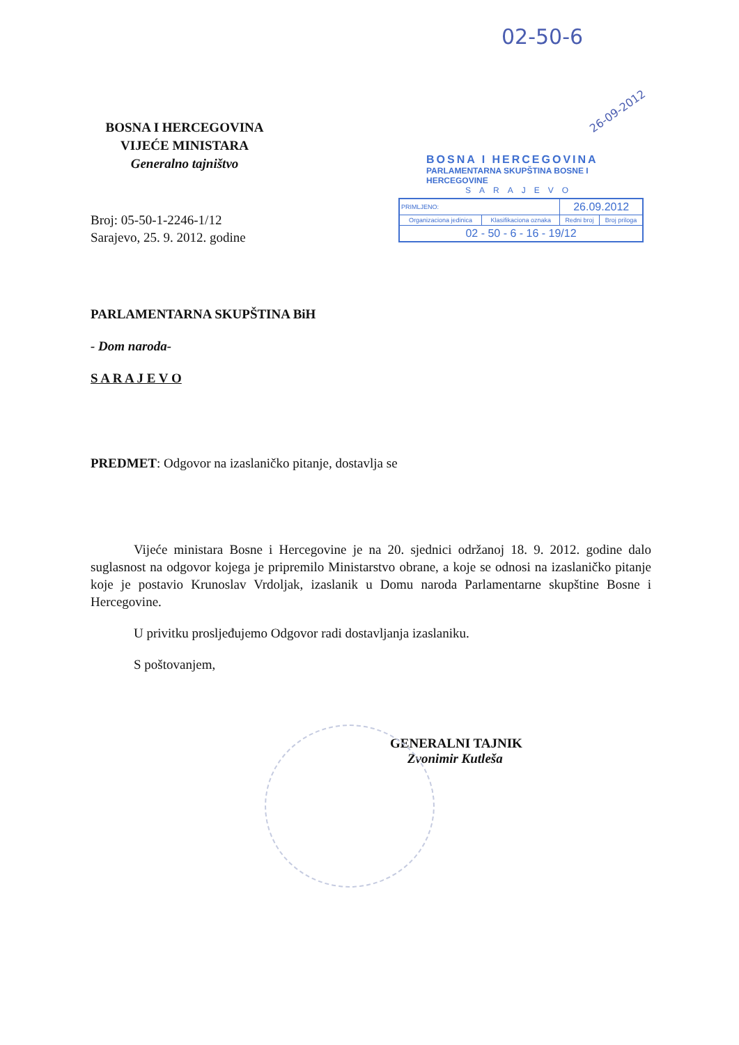02-50-6
26-09-2012
BOSNA I HERCEGOVINA
PARLAMENTARNA SKUPŠTINA BOSNE I HERCEGOVINE
SARAJEVO
| PRIMLJENO: | | 26.09.2012 | |
| Organizaciona jedinica | Klasifikaciona oznaka | Redni broj | Broj priloga |
| 02 - 50 - 6 - 16 - 19/12 | | | |
BOSNA I HERCEGOVINA
VIJEĆE MINISTARA
Generalno tajništvo
Broj: 05-50-1-2246-1/12
Sarajevo, 25. 9. 2012. godine
PARLAMENTARNA SKUPŠTINA BiH
- Dom naroda-
S A R A J E V O
PREDMET: Odgovor na izaslaničko pitanje, dostavlja se
Vijeće ministara Bosne i Hercegovine je na 20. sjednici održanoj 18. 9. 2012. godine dalo suglasnost na odgovor kojega je pripremilo Ministarstvo obrane, a koje se odnosi na izaslaničko pitanje koje je postavio Krunoslav Vrdoljak, izaslanik u Domu naroda Parlamentarne skupštine Bosne i Hercegovine.
U privitku prosljeđujemo Odgovor radi dostavljanja izaslaniku.
S poštovanjem,
GENERALNI TAJNIK
Zvonimir Kutleša